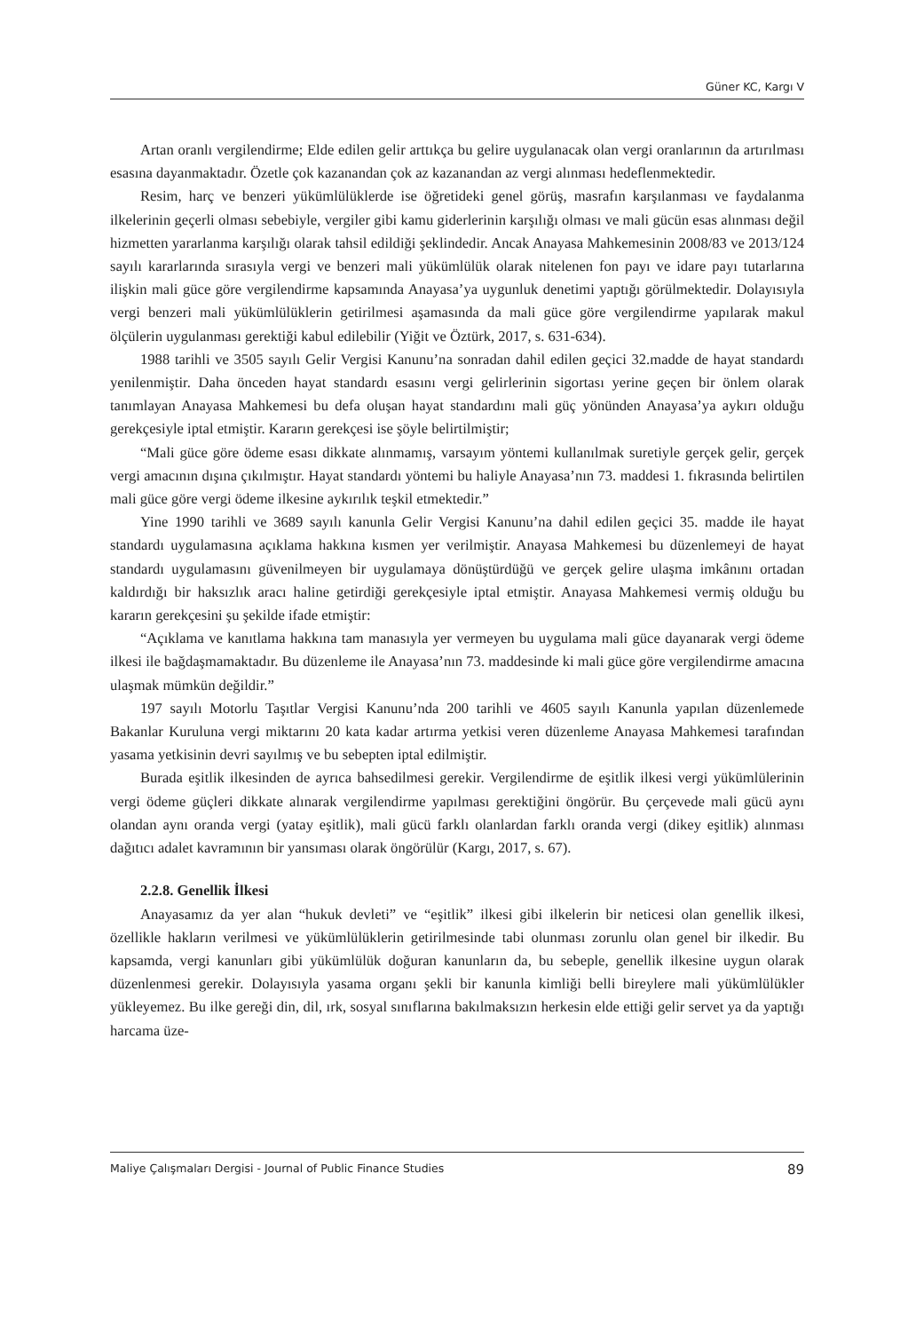Güner KC, Kargı V
Artan oranlı vergilendirme; Elde edilen gelir arttıkça bu gelire uygulanacak olan vergi oranlarının da artırılması esasına dayanmaktadır. Özetle çok kazanandan çok az kazanandan az vergi alınması hedeflenmektedir.
Resim, harç ve benzeri yükümlülüklerde ise öğretideki genel görüş, masrafın karşılanması ve faydalanma ilkelerinin geçerli olması sebebiyle, vergiler gibi kamu giderlerinin karşılığı olması ve mali gücün esas alınması değil hizmetten yararlanma karşılığı olarak tahsil edildiği şeklindedir. Ancak Anayasa Mahkemesinin 2008/83 ve 2013/124 sayılı kararlarında sırasıyla vergi ve benzeri mali yükümlülük olarak nitelenen fon payı ve idare payı tutarlarına ilişkin mali güce göre vergilendirme kapsamında Anayasa’ya uygunluk denetimi yaptığı görülmektedir. Dolayısıyla vergi benzeri mali yükümlülüklerin getirilmesi aşamasında da mali güce göre vergilendirme yapılarak makul ölçülerin uygulanması gerektiği kabul edilebilir (Yiğit ve Öztürk, 2017, s. 631-634).
1988 tarihli ve 3505 sayılı Gelir Vergisi Kanunu’na sonradan dahil edilen geçici 32.madde de hayat standardı yenilenmiştir. Daha önceden hayat standardı esasını vergi gelirlerinin sigortası yerine geçen bir önlem olarak tanımlayan Anayasa Mahkemesi bu defa oluşan hayat standardını mali güç yönünden Anayasa’ya aykırı olduğu gerekçesiyle iptal etmiştir. Kararın gerekçesi ise şöyle belirtilmiştir;
“Mali güce göre ödeme esası dikkate alınmamış, varsayım yöntemi kullanılmak suretiyle gerçek gelir, gerçek vergi amacının dışına çıkılmıştır. Hayat standardı yöntemi bu haliyle Anayasa’nın 73. maddesi 1. fıkrasında belirtilen mali güce göre vergi ödeme ilkesine aykırılık teşkil etmektedir.”
Yine 1990 tarihli ve 3689 sayılı kanunla Gelir Vergisi Kanunu’na dahil edilen geçici 35. madde ile hayat standardı uygulamasına açıklama hakkına kısmen yer verilmiştir. Anayasa Mahkemesi bu düzenlemeyi de hayat standardı uygulamasını güvenilmeyen bir uygulamaya dönüştürdüğü ve gerçek gelire ulaşma imkânını ortadan kaldırdığı bir haksızlık aracı haline getirdiği gerekçesiyle iptal etmiştir. Anayasa Mahkemesi vermiş olduğu bu kararın gerekçesini şu şekilde ifade etmiştir:
“Açıklama ve kanıtlama hakkına tam manasıyla yer vermeyen bu uygulama mali güce dayanarak vergi ödeme ilkesi ile bağdaşmamaktadır. Bu düzenleme ile Anayasa’nın 73. maddesinde ki mali güce göre vergilendirme amacına ulaşmak mümkün değildir.”
197 sayılı Motorlu Taşıtlar Vergisi Kanunu’nda 200 tarihli ve 4605 sayılı Kanunla yapılan düzenlemede Bakanlar Kuruluna vergi miktarını 20 kata kadar artırma yetkisi veren düzenleme Anayasa Mahkemesi tarafından yasama yetkisinin devri sayılmış ve bu sebepten iptal edilmiştir.
Burada eşitlik ilkesinden de ayrıca bahsedilmesi gerekir. Vergilendirme de eşitlik ilkesi vergi yükümlülerinin vergi ödeme güçleri dikkate alınarak vergilendirme yapılması gerektiğini öngörür. Bu çerçevede mali gücü aynı olandan aynı oranda vergi (yatay eşitlik), mali gücü farklı olanlardan farklı oranda vergi (dikey eşitlik) alınması dağıtıcı adalet kavramının bir yansıması olarak öngörülür (Kargı, 2017, s. 67).
2.2.8. Genellik İlkesi
Anayasamız da yer alan “hukuk devleti” ve “eşitlik” ilkesi gibi ilkelerin bir neticesi olan genellik ilkesi, özellikle hakların verilmesi ve yükümlülüklerin getirilmesinde tabi olunması zorunlu olan genel bir ilkedir. Bu kapsamda, vergi kanunları gibi yükümlülük doğuran kanunların da, bu sebeple, genellik ilkesine uygun olarak düzenlenmesi gerekir. Dolayısıyla yasama organı şekli bir kanunla kimliği belli bireylere mali yükümlülükler yükleyemez. Bu ilke gereği din, dil, ırk, sosyal sınıflarına bakılmaksızın herkesin elde ettiği gelir servet ya da yaptığı harcama üze-
Maliye Çalışmaları Dergisi - Journal of Public Finance Studies 89